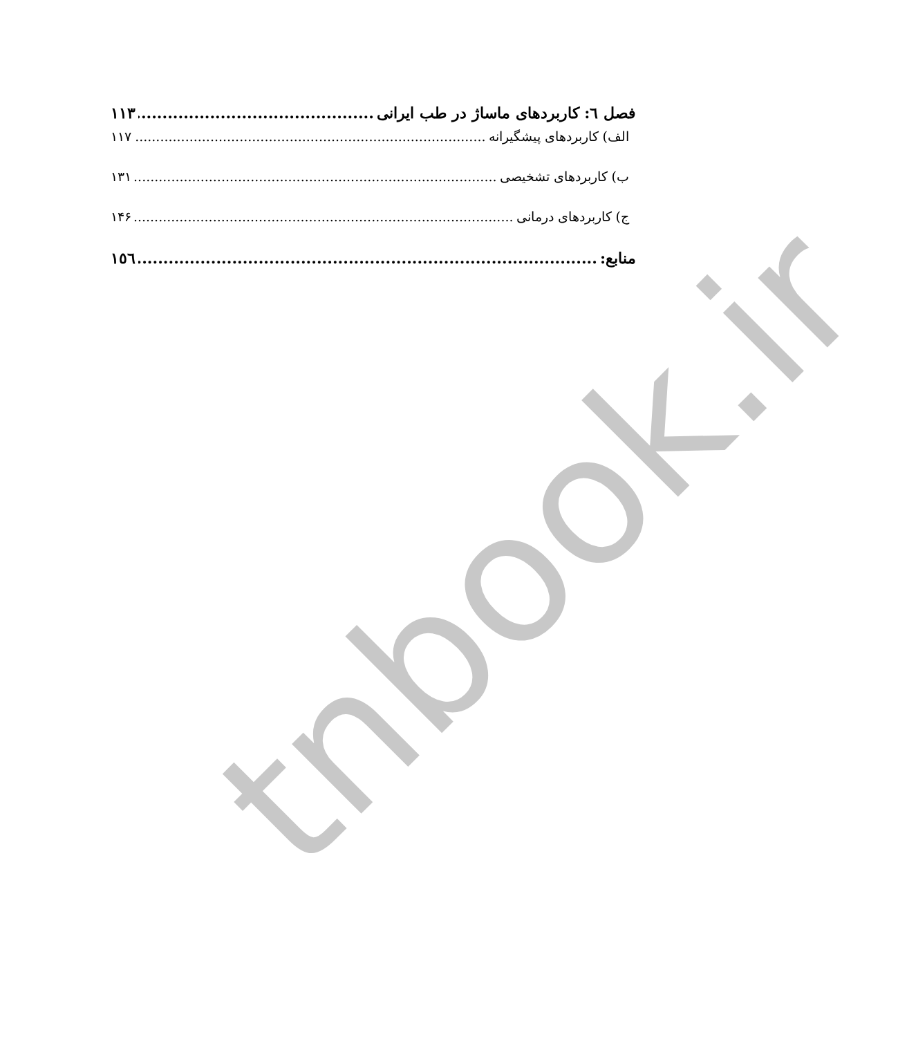tnbook.ir
فصل ٦: کاربردهای ماساژ در طب ایرانی ١١٣
الف) کاربردهای پیشگیرانه ١١٧
ب) کاربردهای تشخیصی ١٣١
ج) کاربردهای درمانی ١۴۶
منابع: ١٥٦